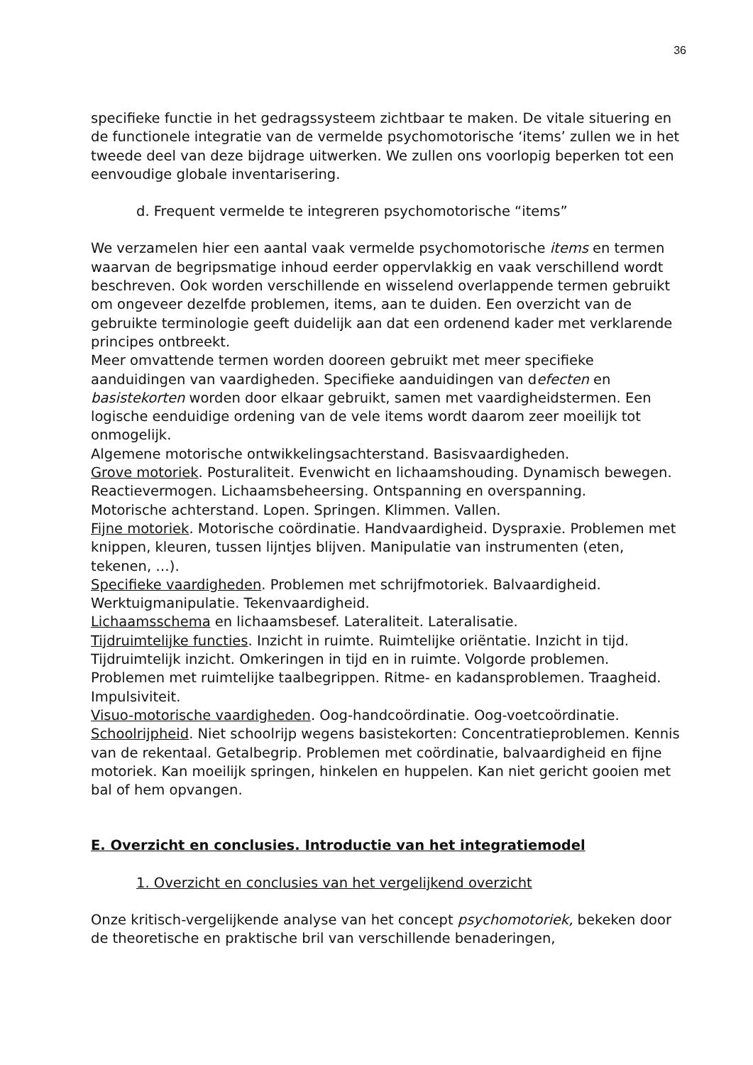36
specifieke functie in het gedragssysteem zichtbaar te maken. De vitale situering en de functionele integratie van de vermelde psychomotorische ‘items’ zullen we in het tweede deel van deze bijdrage uitwerken. We zullen ons voorlopig beperken tot een eenvoudige globale inventarisering.
d. Frequent vermelde te integreren psychomotorische “items”
We verzamelen hier een aantal vaak vermelde psychomotorische items en termen waarvan de begripsmatige inhoud eerder oppervlakkig en vaak verschillend wordt beschreven. Ook worden verschillende en wisselend overlappende termen gebruikt om ongeveer dezelfde problemen, items, aan te duiden. Een overzicht van de gebruikte terminologie geeft duidelijk aan dat een ordenend kader met verklarende principes ontbreekt.
Meer omvattende termen worden dooreen gebruikt met meer specifieke aanduidingen van vaardigheden. Specifieke aanduidingen van defecten en basistekorten worden door elkaar gebruikt, samen met vaardigheidstermen. Een logische eenduidige ordening van de vele items wordt daarom zeer moeilijk tot onmogelijk.
Algemene motorische ontwikkelingsachterstand. Basisvaardigheden.
Grove motoriek. Posturaliteit. Evenwicht en lichaamshouding. Dynamisch bewegen. Reactievermogen. Lichaamsbeheersing. Ontspanning en overspanning.
Motorische achterstand. Lopen. Springen. Klimmen. Vallen.
Fijne motoriek. Motorische coördinatie. Handvaardigheid. Dyspraxie. Problemen met knippen, kleuren, tussen lijntjes blijven. Manipulatie van instrumenten (eten, tekenen, …).
Specifieke vaardigheden. Problemen met schrijfmotoriek. Balvaardigheid. Werktuigmanipulatie. Tekenvaardigheid.
Lichaamsschema en lichaamsbesef. Lateraliteit. Lateralisatie.
Tijdruimtelijke functies. Inzicht in ruimte. Ruimtelijke oriëntatie. Inzicht in tijd. Tijdruimtelijk inzicht. Omkeringen in tijd en in ruimte. Volgorde problemen. Problemen met ruimtelijke taalbegrippen. Ritme- en kadansproblemen. Traagheid. Impulsiviteit.
Visuo-motorische vaardigheden. Oog-handcoördinatie. Oog-voetcoördinatie.
Schoolrijpheid. Niet schoolrijp wegens basistekorten: Concentratieproblemen. Kennis van de rekentaal. Getalbegrip. Problemen met coördinatie, balvaardigheid en fijne motoriek. Kan moeilijk springen, hinkelen en huppelen. Kan niet gericht gooien met bal of hem opvangen.
E. Overzicht en conclusies. Introductie van het integratiemodel
1. Overzicht en conclusies van het vergelijkend overzicht
Onze kritisch-vergelijkende analyse van het concept psychomotoriek, bekeken door de theoretische en praktische bril van verschillende benaderingen,